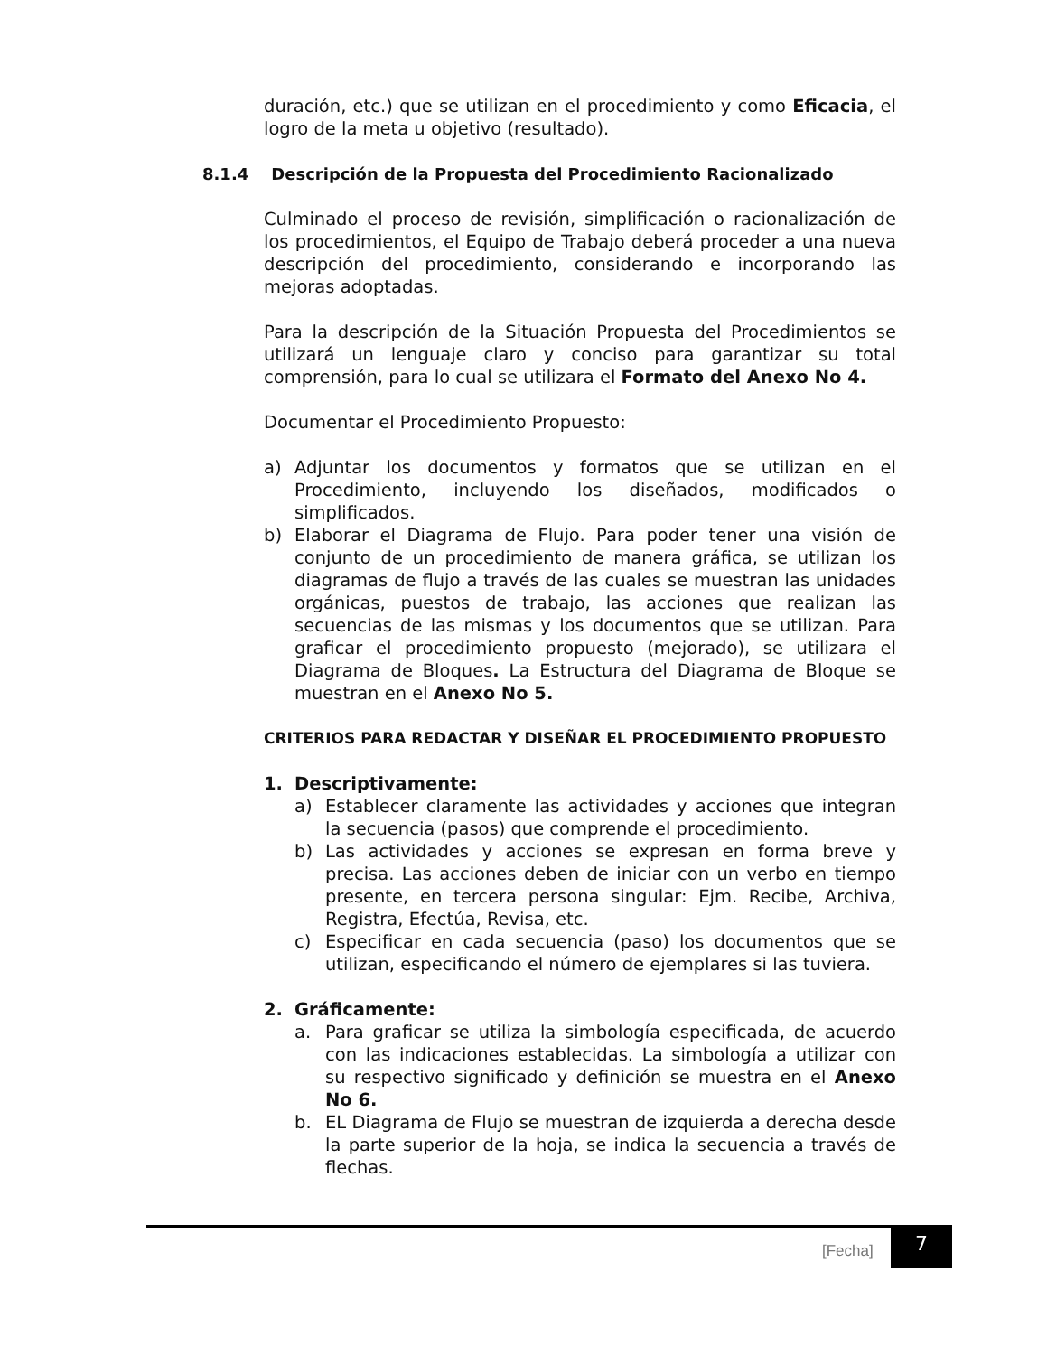duración, etc.) que se utilizan en el procedimiento y como Eficacia, el logro de la meta u objetivo (resultado).
8.1.4 Descripción de la Propuesta del Procedimiento Racionalizado
Culminado el proceso de revisión, simplificación o racionalización de los procedimientos, el Equipo de Trabajo deberá proceder a una nueva descripción del procedimiento, considerando e incorporando las mejoras adoptadas.
Para la descripción de la Situación Propuesta del Procedimientos se utilizará un lenguaje claro y conciso para garantizar su total comprensión, para lo cual se utilizara el Formato del Anexo No 4.
Documentar el Procedimiento Propuesto:
a) Adjuntar los documentos y formatos que se utilizan en el Procedimiento, incluyendo los diseñados, modificados o simplificados.
b) Elaborar el Diagrama de Flujo. Para poder tener una visión de conjunto de un procedimiento de manera gráfica, se utilizan los diagramas de flujo a través de las cuales se muestran las unidades orgánicas, puestos de trabajo, las acciones que realizan las secuencias de las mismas y los documentos que se utilizan. Para graficar el procedimiento propuesto (mejorado), se utilizara el Diagrama de Bloques. La Estructura del Diagrama de Bloque se muestran en el Anexo No 5.
CRITERIOS PARA REDACTAR Y DISEÑAR EL PROCEDIMIENTO PROPUESTO
1. Descriptivamente:
a) Establecer claramente las actividades y acciones que integran la secuencia (pasos) que comprende el procedimiento.
b) Las actividades y acciones se expresan en forma breve y precisa. Las acciones deben de iniciar con un verbo en tiempo presente, en tercera persona singular: Ejm. Recibe, Archiva, Registra, Efectúa, Revisa, etc.
c) Especificar en cada secuencia (paso) los documentos que se utilizan, especificando el número de ejemplares si las tuviera.
2. Gráficamente:
a. Para graficar se utiliza la simbología especificada, de acuerdo con las indicaciones establecidas. La simbología a utilizar con su respectivo significado y definición se muestra en el Anexo No 6.
b. EL Diagrama de Flujo se muestran de izquierda a derecha desde la parte superior de la hoja, se indica la secuencia a través de flechas.
[Fecha]
7